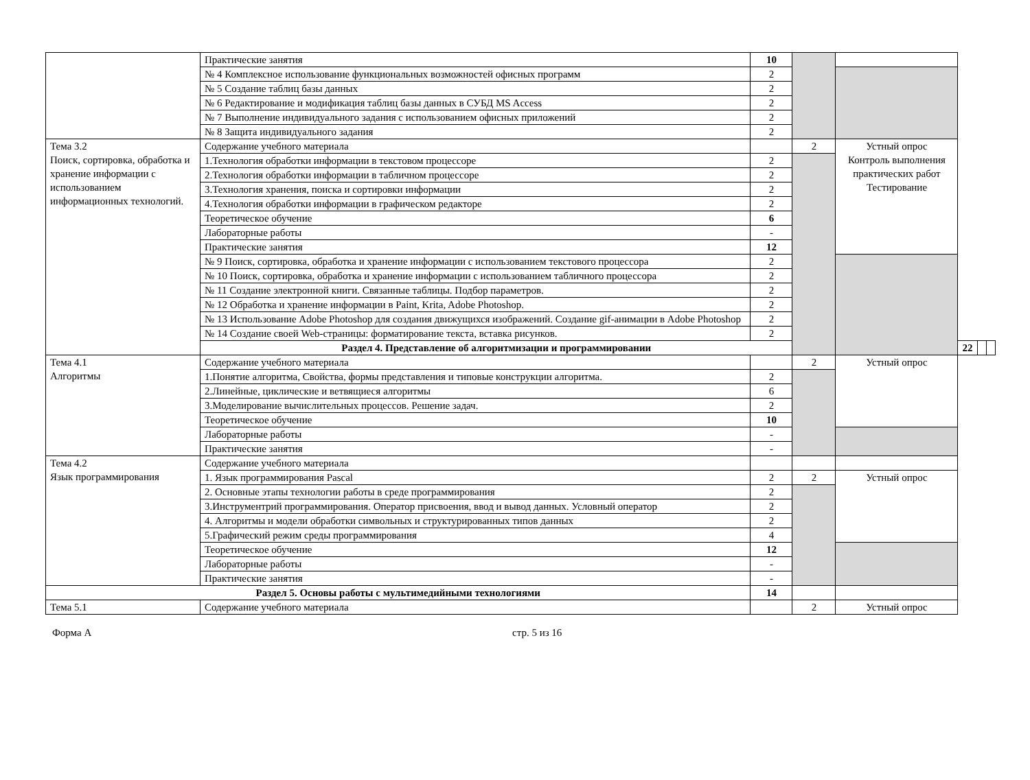| | Практические занятия | 10 | | | | | |
| | № 4 Комплексное использование функциональных возможностей офисных программ | 2 | | | | | |
| | № 5 Создание таблиц базы данных | 2 | | | | | |
| | № 6 Редактирование и модификация таблиц базы данных в СУБД MS Access | 2 | | | | | |
| | № 7 Выполнение индивидуального задания с использованием офисных приложений | 2 | | | | | |
| | № 8 Защита индивидуального задания | 2 | | | | | |
| Тема 3.2 Поиск, сортировка, обработка и хранение информации с использованием информационных технологий. | Содержание учебного материала | | 2 | Устный опрос Контроль выполнения практических работ Тестирование | | | |
| | 1.Технология обработки информации в текстовом процессоре | 2 | | | | | |
| | 2.Технология обработки информации в табличном процессоре | 2 | | | | | |
| | 3.Технология хранения, поиска и сортировки информации | 2 | | | | | |
| | 4.Технология обработки информации в графическом редакторе | 2 | | | | | |
| | Теоретическое обучение | 6 | | | | | |
| | Лабораторные работы | - | | | | | |
| | Практические занятия | 12 | | | | | |
| | № 9 Поиск, сортировка, обработка и хранение информации с использованием текстового процессора | 2 | | | | | |
| | № 10 Поиск, сортировка, обработка и хранение информации с использованием табличного процессора | 2 | | | | | |
| | № 11 Создание электронной книги. Связанные таблицы. Подбор параметров. | 2 | | | | | |
| | № 12 Обработка и хранение информации в Paint, Krita, Adobe Photoshop. | 2 | | | | | |
| | № 13 Использование Adobe Photoshop для создания движущихся изображений. Создание gif-анимации в Adobe Photoshop | 2 | | | | | |
| | № 14 Создание своей Web-страницы: форматирование текста, вставка рисунков. | 2 | | | | | |
| | Раздел 4. Представление об алгоритмизации и программировании | | | | 22 | | |
| Тема 4.1 Алгоритмы | Содержание учебного материала | | 2 | Устный опрос | | | |
| | 1.Понятие алгоритма, Свойства, формы представления и типовые конструкции алгоритма. | 2 | | | | | |
| | 2.Линейные, циклические и ветвящиеся алгоритмы | 6 | | | | | |
| | 3.Моделирование вычислительных процессов. Решение задач. | 2 | | | | | |
| | Теоретическое обучение | 10 | | | | | |
| | Лабораторные работы | - | | | | | |
| | Практические занятия | - | | | | | |
| Тема 4.2 Язык программирования | Содержание учебного материала | | | | | | |
| | 1. Язык программирования Pascal | 2 | 2 | Устный опрос | | | |
| | 2. Основные этапы технологии работы в среде программирования | 2 | | | | | |
| | 3.Инструментрий программирования. Оператор присвоения, ввод и вывод данных. Условный оператор | 2 | | | | | |
| | 4. Алгоритмы и модели обработки символьных и структурированных типов данных | 2 | | | | | |
| | 5.Графический режим среды программирования | 4 | | | | | |
| | Теоретическое обучение | 12 | | | | | |
| | Лабораторные работы | - | | | | | |
| | Практические занятия | - | | | | | |
| Раздел 5. Основы работы с мультимедийными технологиями | | 14 | | | | | |
| Тема 5.1 | Содержание учебного материала | | 2 | Устный опрос | | | |
Форма А стр. 5 из 16